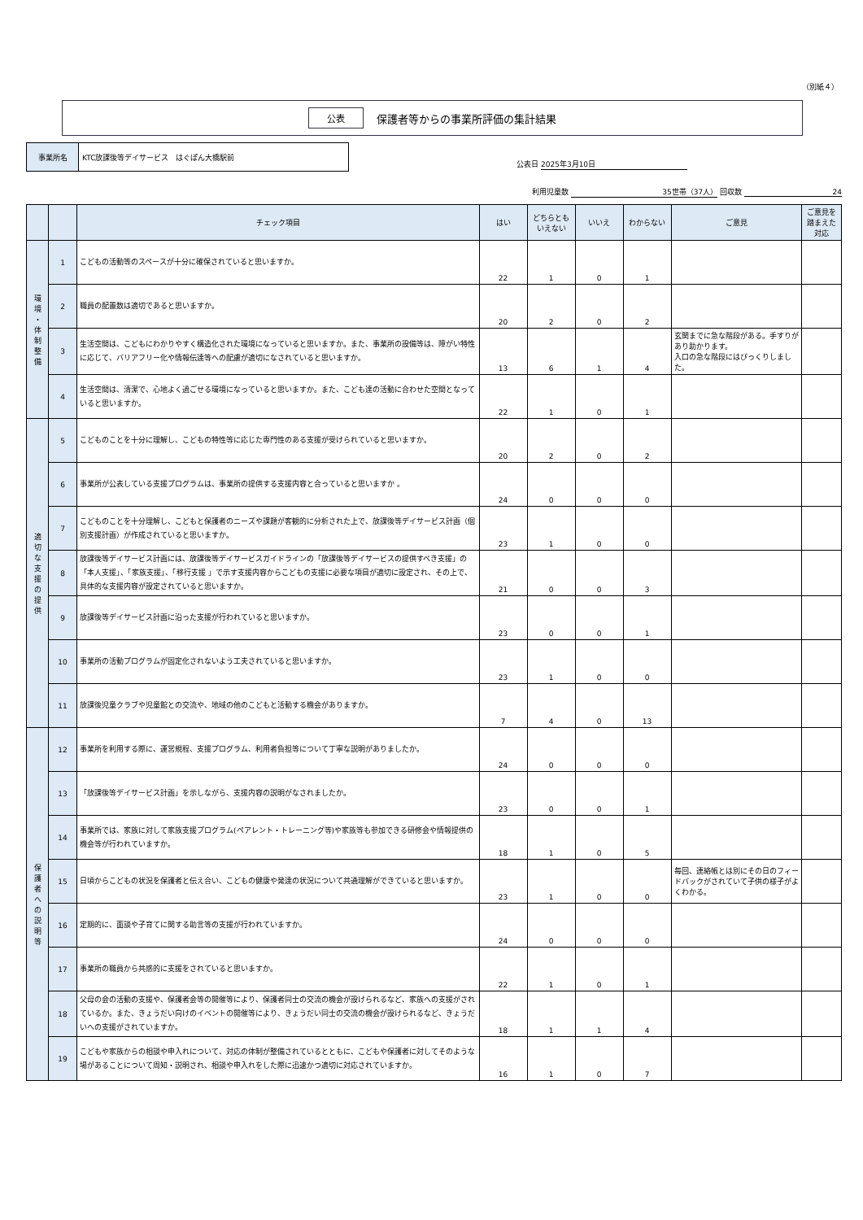（別紙４）
公表 保護者等からの事業所評価の集計結果
事業所名 KTC放課後等デイサービス　はぐぽん大橋駅前
公表日 2025年3月10日
利用児童数 35世帯（37人） 回収数 24
| | | チェック項目 | はい | どちらとも いえない | いいえ | わからない | ご意見 | ご意見を踏まえた対応 |
| --- | --- | --- | --- | --- | --- | --- | --- | --- |
| 環 境 ・ 体 制 整 備 | 1 | こどもの活動等のスペースが十分に確保されていると思いますか。 | 22 | 1 | 0 | 1 | | |
| | 2 | 職員の配置数は適切であると思いますか。 | 20 | 2 | 0 | 2 | | |
| | 3 | 生活空間は、こどもにわかりやすく構造化された環境になっていると思いますか。また、事業所の設備等は、障がい特性に応じて、バリアフリー化や情報伝達等への配慮が適切になされていると思いますか。 | 13 | 6 | 1 | 4 | 玄関までに急な階段がある。手すりがあり助かります。 入口の急な階段にはびっくりしました。 | |
| | 4 | 生活空間は、清潔で、心地よく過ごせる環境になっていると思いますか。また、こども達の活動に合わせた空間となっていると思いますか。 | 22 | 1 | 0 | 1 | | |
| 適 切 な 支 援 の 提 供 | 5 | こどものことを十分に理解し、こどもの特性等に応じた専門性のある支援が受けられていると思いますか。 | 20 | 2 | 0 | 2 | | |
| | 6 | 事業所が公表している支援プログラムは、事業所の提供する支援内容と合っていると思いますか 。 | 24 | 0 | 0 | 0 | | |
| | 7 | こどものことを十分理解し、こどもと保護者のニーズや課題が客観的に分析された上で、放課後等デイサービス計画（個別支援計画）が作成されていると思いますか。 | 23 | 1 | 0 | 0 | | |
| | 8 | 放課後等デイサービス計画には、放課後等デイサービスガイドラインの「放課後等デイサービスの提供すべき支援」の「本人支援」、「家族支援」、「移行支援 」で示す支援内容からこどもの支援に必要な項目が適切に設定され、その上で、具体的な支援内容が設定されていると思いますか。 | 21 | 0 | 0 | 3 | | |
| | 9 | 放課後等デイサービス計画に沿った支援が行われていると思いますか。 | 23 | 0 | 0 | 1 | | |
| | 10 | 事業所の活動プログラムが固定化されないよう工夫されていると思いますか。 | 23 | 1 | 0 | 0 | | |
| | 11 | 放課後児童クラブや児童館との交流や、地域の他のこどもと活動する機会がありますか。 | 7 | 4 | 0 | 13 | | |
| 保 護 者 へ の 説 明 等 | 12 | 事業所を利用する際に、運営規程、支援プログラム、利用者負担等について丁寧な説明がありましたか。 | 24 | 0 | 0 | 0 | | |
| | 13 | 「放課後等デイサービス計画」を示しながら、支援内容の説明がなされましたか。 | 23 | 0 | 0 | 1 | | |
| | 14 | 事業所では、家族に対して家族支援プログラム(ペアレント・トレーニング等)や家族等も参加できる研修会や情報提供の機会等が行われていますか。 | 18 | 1 | 0 | 5 | | |
| | 15 | 日頃からこどもの状況を保護者と伝え合い、こどもの健康や発達の状況について共通理解ができていると思いますか。 | 23 | 1 | 0 | 0 | 毎回、連絡帳とは別にその日のフィードバックがされていて子供の様子がよくわかる。 | |
| | 16 | 定期的に、面談や子育てに関する助言等の支援が行われていますか。 | 24 | 0 | 0 | 0 | | |
| | 17 | 事業所の職員から共感的に支援をされていると思いますか。 | 22 | 1 | 0 | 1 | | |
| | 18 | 父母の会の活動の支援や、保護者会等の開催等により、保護者同士の交流の機会が設けられるなど、家族への支援がされているか。また、きょうだい向けのイベントの開催等により、きょうだい同士の交流の機会が設けられるなど、きょうだいへの支援がされていますか。 | 18 | 1 | 1 | 4 | | |
| | 19 | こどもや家族からの相談や申入れについて、対応の体制が整備されているとともに、こどもや保護者に対してそのような場があることについて周知・説明され、相談や申入れをした際に迅速かつ適切に対応されていますか。 | 16 | 1 | 0 | 7 | | |